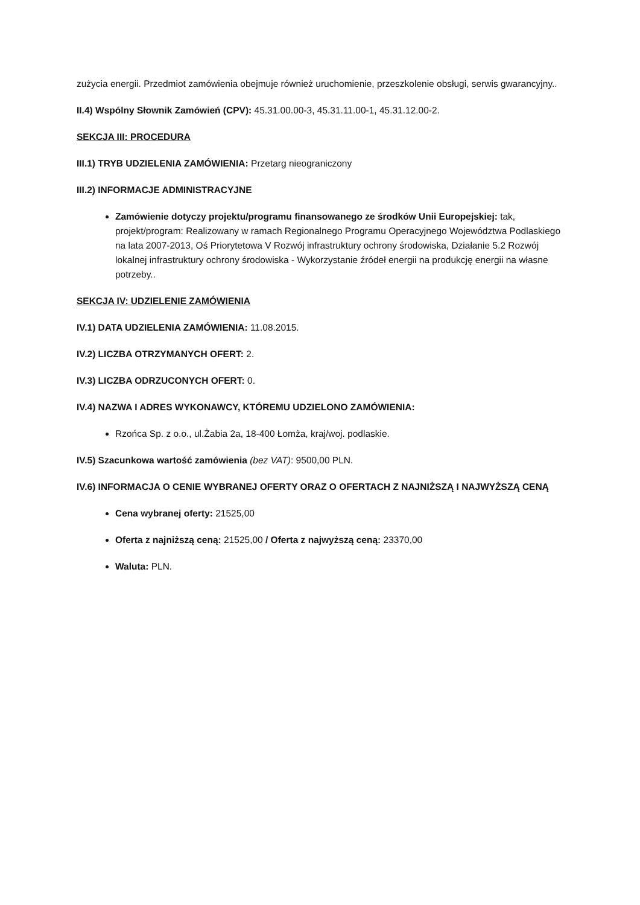zużycia energii. Przedmiot zamówienia obejmuje również uruchomienie, przeszkolenie obsługi, serwis gwarancyjny..
II.4) Wspólny Słownik Zamówień (CPV): 45.31.00.00-3, 45.31.11.00-1, 45.31.12.00-2.
SEKCJA III: PROCEDURA
III.1) TRYB UDZIELENIA ZAMÓWIENIA: Przetarg nieograniczony
III.2) INFORMACJE ADMINISTRACYJNE
Zamówienie dotyczy projektu/programu finansowanego ze środków Unii Europejskiej: tak, projekt/program: Realizowany w ramach Regionalnego Programu Operacyjnego Województwa Podlaskiego na lata 2007-2013, Oś Priorytetowa V Rozwój infrastruktury ochrony środowiska, Działanie 5.2 Rozwój lokalnej infrastruktury ochrony środowiska - Wykorzystanie źródeł energii na produkcję energii na własne potrzeby..
SEKCJA IV: UDZIELENIE ZAMÓWIENIA
IV.1) DATA UDZIELENIA ZAMÓWIENIA: 11.08.2015.
IV.2) LICZBA OTRZYMANYCH OFERT: 2.
IV.3) LICZBA ODRZUCONYCH OFERT: 0.
IV.4) NAZWA I ADRES WYKONAWCY, KTÓREMU UDZIELONO ZAMÓWIENIA:
Rzońca Sp. z o.o., ul.Żabia 2a, 18-400 Łomża, kraj/woj. podlaskie.
IV.5) Szacunkowa wartość zamówienia (bez VAT): 9500,00 PLN.
IV.6) INFORMACJA O CENIE WYBRANEJ OFERTY ORAZ O OFERTACH Z NAJNIŻSZĄ I NAJWYŻSZĄ CENĄ
Cena wybranej oferty: 21525,00
Oferta z najniższą ceną: 21525,00 / Oferta z najwyższą ceną: 23370,00
Waluta: PLN.